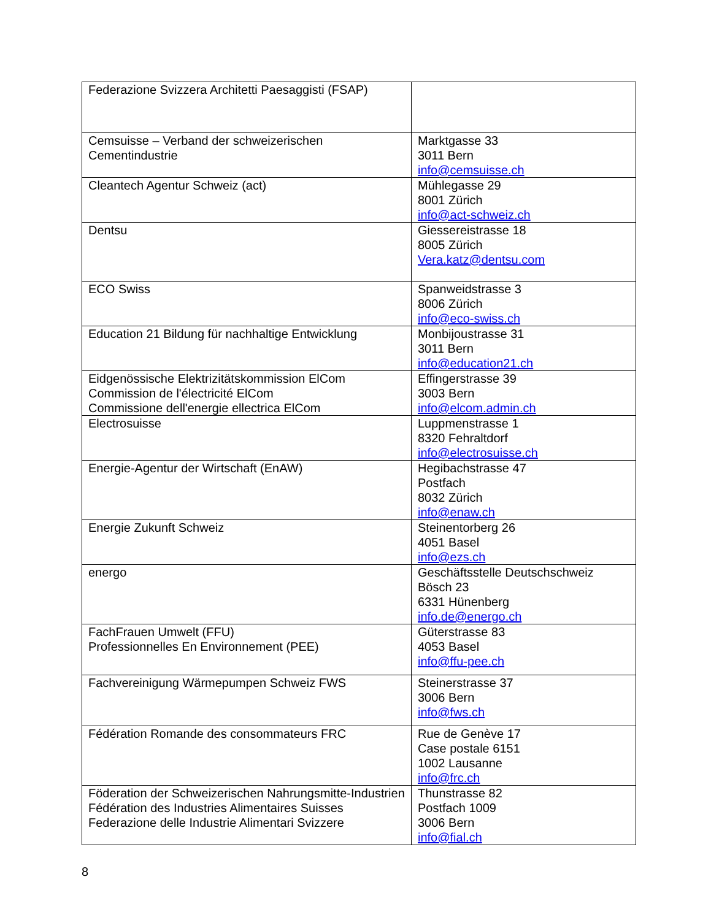| Federazione Svizzera Architetti Paesaggisti (FSAP) | |
| Cemsuisse – Verband der schweizerischen Cementindustrie | Marktgasse 33 3011 Bern info@cemsuisse.ch |
| Cleantech Agentur Schweiz (act) | Mühlegasse 29 8001 Zürich info@act-schweiz.ch |
| Dentsu | Giessereistrasse 18 8005 Zürich Vera.katz@dentsu.com |
| ECO Swiss | Spanweidstrasse 3 8006 Zürich info@eco-swiss.ch |
| Education 21 Bildung für nachhaltige Entwicklung | Monbijoustrasse 31 3011 Bern info@education21.ch |
| Eidgenössische Elektrizitätskommission ElCom Commission de l'électricité ElCom Commissione dell'energie ellectrica ElCom | Effingerstrasse 39 3003 Bern info@elcom.admin.ch |
| Electrosuisse | Luppmenstrasse 1 8320 Fehraltdorf info@electrosuisse.ch |
| Energie-Agentur der Wirtschaft (EnAW) | Hegibachstrasse 47 Postfach 8032 Zürich info@enaw.ch |
| Energie Zukunft Schweiz | Steinentorberg 26 4051 Basel info@ezs.ch |
| energo | Geschäftsstelle Deutschschweiz Bösch 23 6331 Hünenberg info.de@energo.ch |
| FachFrauen Umwelt (FFU) Professionnelles En Environnement (PEE) | Güterstrasse 83 4053 Basel info@ffu-pee.ch |
| Fachvereinigung Wärmepumpen Schweiz FWS | Steinerstrasse 37 3006 Bern info@fws.ch |
| Fédération Romande des consommateurs FRC | Rue de Genève 17 Case postale 6151 1002 Lausanne info@frc.ch |
| Föderation der Schweizerischen Nahrungsmitte-Industrien Fédération des Industries Alimentaires Suisses Federazione delle Industrie Alimentari Svizzere | Thunstrasse 82 Postfach 1009 3006 Bern info@fial.ch |
8